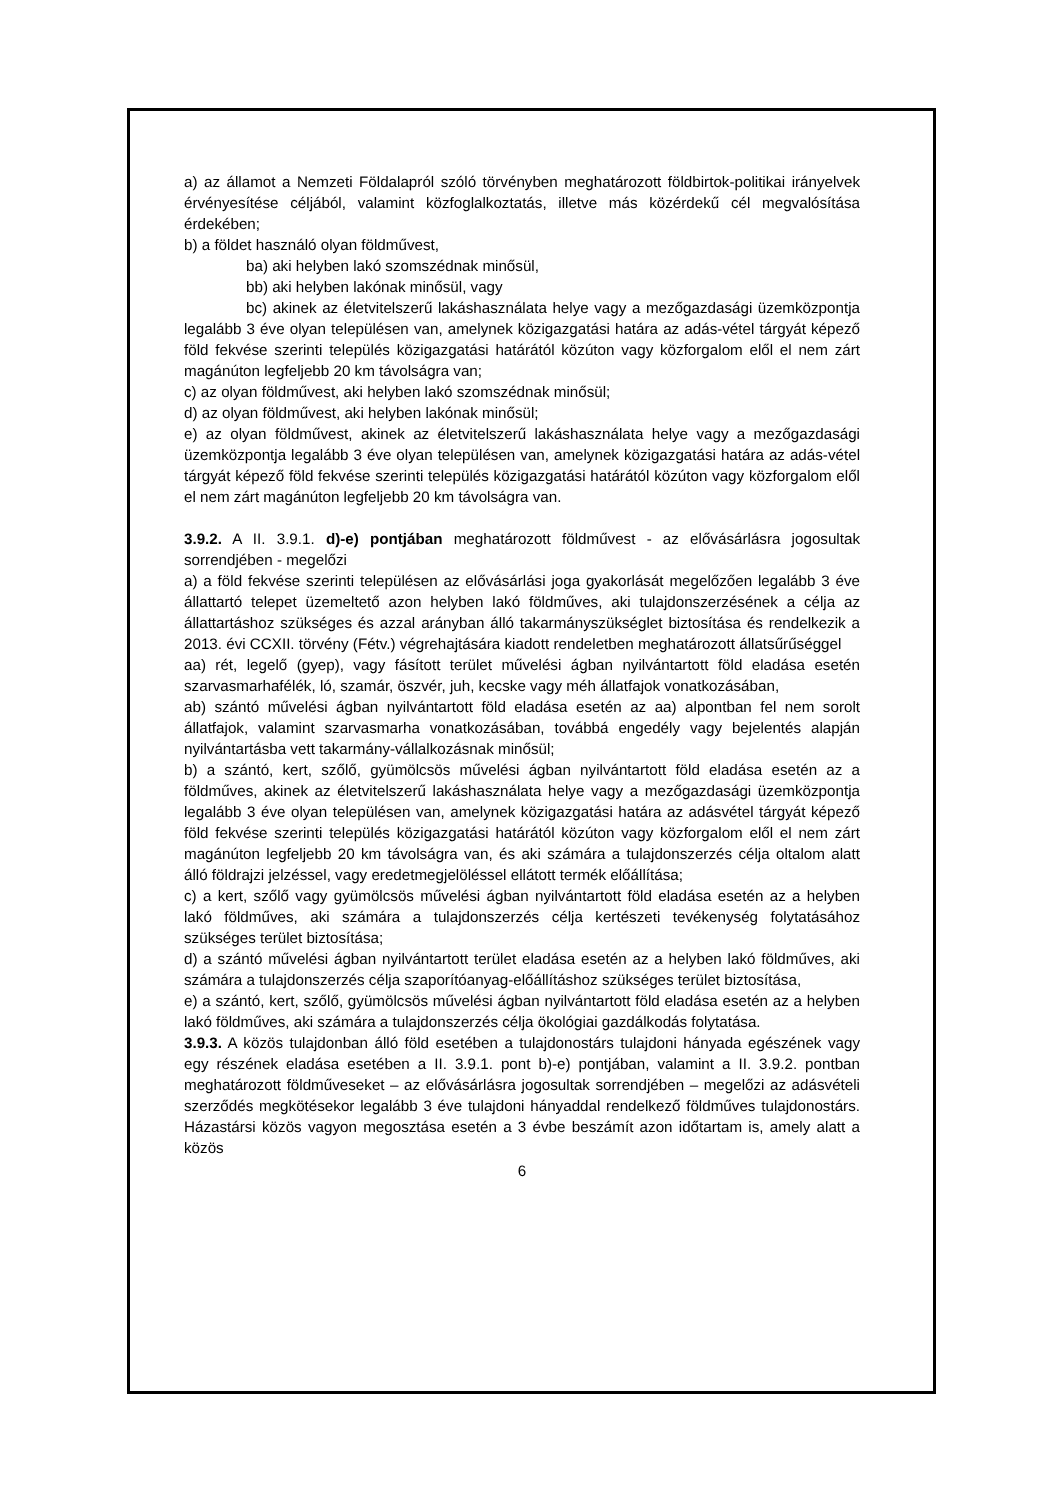a) az államot a Nemzeti Földalapról szóló törvényben meghatározott földbirtok-politikai irányelvek érvényesítése céljából, valamint közfoglalkoztatás, illetve más közérdekű cél megvalósítása érdekében;
b) a földet használó olyan földművest,
ba) aki helyben lakó szomszédnak minősül,
bb) aki helyben lakónak minősül, vagy
bc) akinek az életvitelszerű lakáshasználata helye vagy a mezőgazdasági üzemközpontja legalább 3 éve olyan településen van, amelynek közigazgatási határa az adás-vétel tárgyát képező föld fekvése szerinti település közigazgatási határától közúton vagy közforgalom elől el nem zárt magánúton legfeljebb 20 km távolságra van;
c) az olyan földművest, aki helyben lakó szomszédnak minősül;
d) az olyan földművest, aki helyben lakónak minősül;
e) az olyan földművest, akinek az életvitelszerű lakáshasználata helye vagy a mezőgazdasági üzemközpontja legalább 3 éve olyan településen van, amelynek közigazgatási határa az adás-vétel tárgyát képező föld fekvése szerinti település közigazgatási határától közúton vagy közforgalom elől el nem zárt magánúton legfeljebb 20 km távolságra van.
3.9.2. A II. 3.9.1. d)-e) pontjában meghatározott földművest - az elővásárlásra jogosultak sorrendjében - megelőzi
a) a föld fekvése szerinti településen az elővásárlási joga gyakorlását megelőzően legalább 3 éve állattartó telepet üzemeltető azon helyben lakó földműves, aki tulajdonszerzésének a célja az állattartáshoz szükséges és azzal arányban álló takarmányszükséglet biztosítása és rendelkezik a 2013. évi CCXII. törvény (Fétv.) végrehajtására kiadott rendeletben meghatározott állatsűrűséggel
aa) rét, legelő (gyep), vagy fásított terület művelési ágban nyilvántartott föld eladása esetén szarvasmarhafélék, ló, szamár, öszvér, juh, kecske vagy méh állatfajok vonatkozásában,
ab) szántó művelési ágban nyilvántartott föld eladása esetén az aa) alpontban fel nem sorolt állatfajok, valamint szarvasmarha vonatkozásában, továbbá engedély vagy bejelentés alapján nyilvántartásba vett takarmány-vállalkozásnak minősül;
b) a szántó, kert, szőlő, gyümölcsös művelési ágban nyilvántartott föld eladása esetén az a földműves, akinek az életvitelszerű lakáshasználata helye vagy a mezőgazdasági üzemközpontja legalább 3 éve olyan településen van, amelynek közigazgatási határa az adásvétel tárgyát képező föld fekvése szerinti település közigazgatási határától közúton vagy közforgalom elől el nem zárt magánúton legfeljebb 20 km távolságra van, és aki számára a tulajdonszerzés célja oltalom alatt álló földrajzi jelzéssel, vagy eredetmegjelöléssel ellátott termék előállítása;
c) a kert, szőlő vagy gyümölcsös művelési ágban nyilvántartott föld eladása esetén az a helyben lakó földműves, aki számára a tulajdonszerzés célja kertészeti tevékenység folytatásához szükséges terület biztosítása;
d) a szántó művelési ágban nyilvántartott terület eladása esetén az a helyben lakó földműves, aki számára a tulajdonszerzés célja szaporítóanyag-előállításhoz szükséges terület biztosítása,
e) a szántó, kert, szőlő, gyümölcsös művelési ágban nyilvántartott föld eladása esetén az a helyben lakó földműves, aki számára a tulajdonszerzés célja ökológiai gazdálkodás folytatása.
3.9.3. A közös tulajdonban álló föld esetében a tulajdonostárs tulajdoni hányada egészének vagy egy részének eladása esetében a II. 3.9.1. pont b)-e) pontjában, valamint a II. 3.9.2. pontban meghatározott földműveseket – az elővásárlásra jogosultak sorrendjében – megelőzi az adásvételi szerződés megkötésekor legalább 3 éve tulajdoni hányaddal rendelkező földműves tulajdonostárs. Házastársi közös vagyon megosztása esetén a 3 évbe beszámít azon időtartam is, amely alatt a közös
6